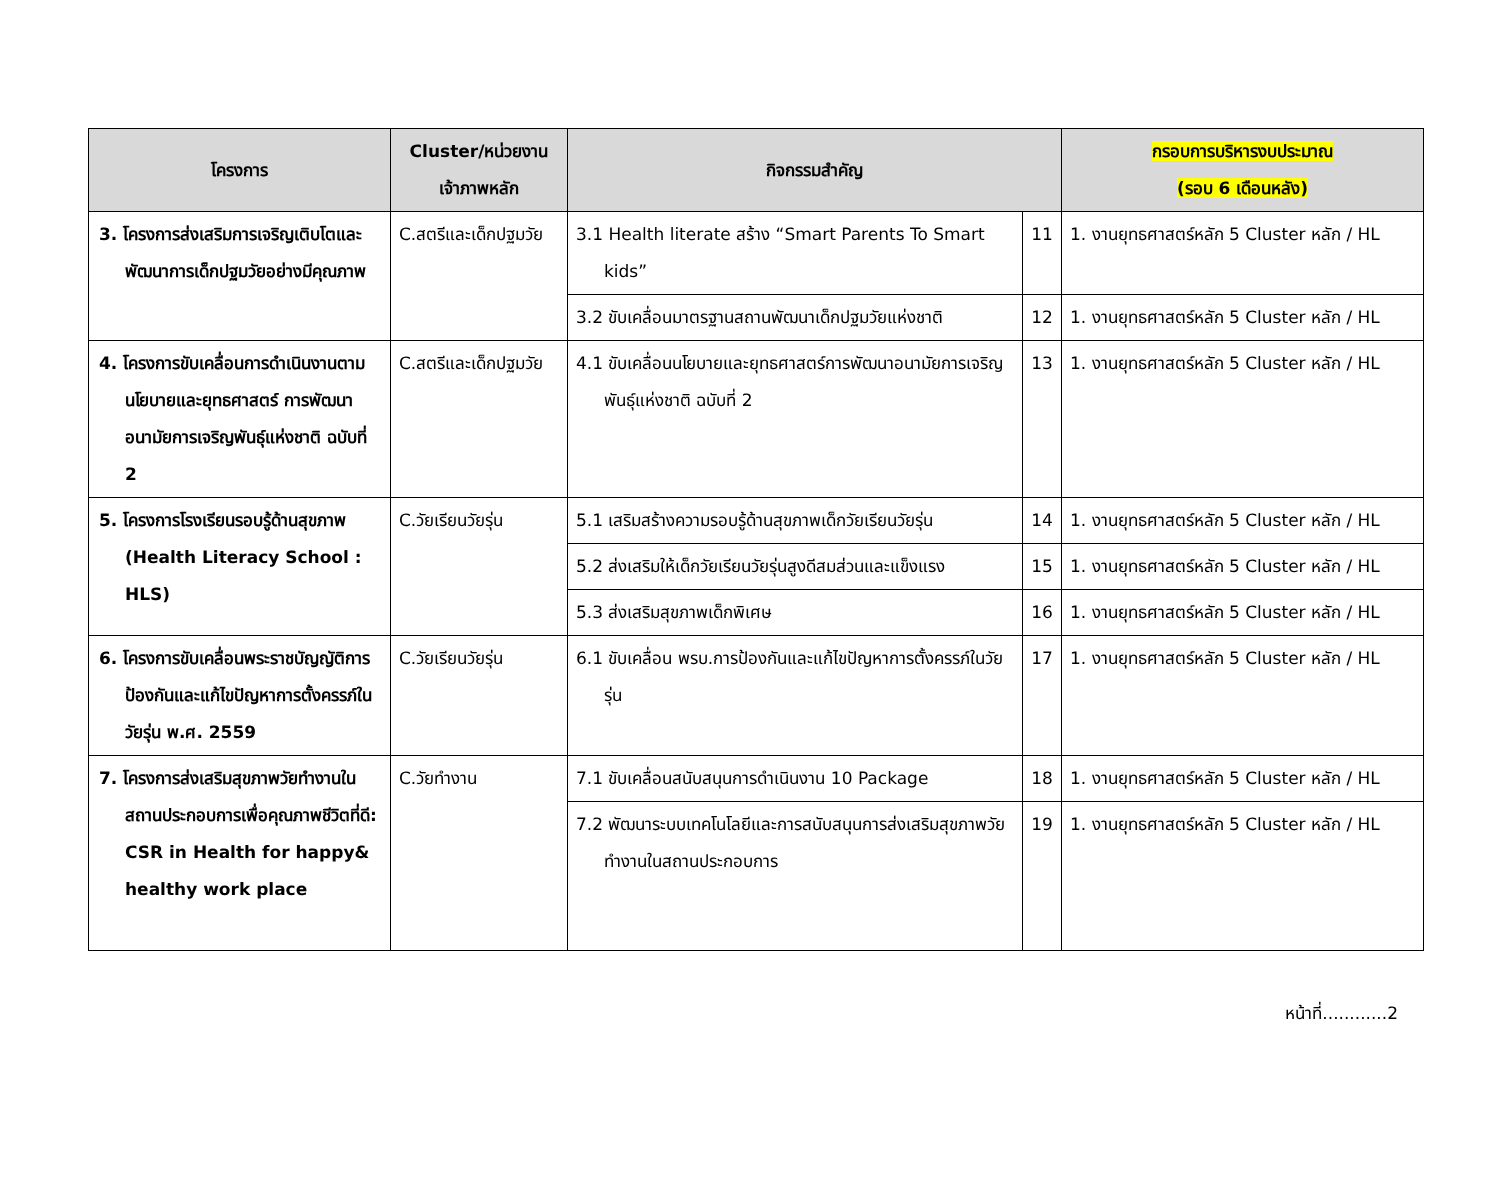| โครงการ | Cluster/หน่วยงาน เจ้าภาพหลัก | กิจกรรมสำคัญ | | กรอบการบริหารงบประมาณ (รอบ 6 เดือนหลัง) |
| --- | --- | --- | --- | --- |
| 3. โครงการส่งเสริมการเจริญเติบโตและพัฒนาการเด็กปฐมวัยอย่างมีคุณภาพ | C.สตรีและเด็กปฐมวัย | 3.1 Health literate สร้าง “Smart Parents To Smart kids” | 11 | 1. งานยุทธศาสตร์หลัก 5 Cluster หลัก / HL |
| | | 3.2 ขับเคลื่อนมาตรฐานสถานพัฒนาเด็กปฐมวัยแห่งชาติ | 12 | 1. งานยุทธศาสตร์หลัก 5 Cluster หลัก / HL |
| 4. โครงการขับเคลื่อนการดำเนินงานตามนโยบายและยุทธศาสตร์ การพัฒนาอนามัยการเจริญพันธุ์แห่งชาติ ฉบับที่ 2 | C.สตรีและเด็กปฐมวัย | 4.1 ขับเคลื่อนนโยบายและยุทธศาสตร์การพัฒนาอนามัยการเจริญพันธุ์แห่งชาติ ฉบับที่ 2 | 13 | 1. งานยุทธศาสตร์หลัก 5 Cluster หลัก / HL |
| 5. โครงการโรงเรียนรอบรู้ด้านสุขภาพ (Health Literacy School : HLS) | C.วัยเรียนวัยรุ่น | 5.1 เสริมสร้างความรอบรู้ด้านสุขภาพเด็กวัยเรียนวัยรุ่น | 14 | 1. งานยุทธศาสตร์หลัก 5 Cluster หลัก / HL |
| | | 5.2 ส่งเสริมให้เด็กวัยเรียนวัยรุ่นสูงดีสมส่วนและแข็งแรง | 15 | 1. งานยุทธศาสตร์หลัก 5 Cluster หลัก / HL |
| | | 5.3 ส่งเสริมสุขภาพเด็กพิเศษ | 16 | 1. งานยุทธศาสตร์หลัก 5 Cluster หลัก / HL |
| 6. โครงการขับเคลื่อนพระราชบัญญัติการป้องกันและแก้ไขปัญหาการตั้งครรภ์ในวัยรุ่น พ.ศ. 2559 | C.วัยเรียนวัยรุ่น | 6.1 ขับเคลื่อน พรบ.การป้องกันและแก้ไขปัญหาการตั้งครรภ์ในวัยรุ่น | 17 | 1. งานยุทธศาสตร์หลัก 5 Cluster หลัก / HL |
| 7. โครงการส่งเสริมสุขภาพวัยทำงานในสถานประกอบการเพื่อคุณภาพชีวิตที่ดี: CSR in Health for happy& healthy work place | C.วัยทำงาน | 7.1 ขับเคลื่อนสนับสนุนการดำเนินงาน 10 Package | 18 | 1. งานยุทธศาสตร์หลัก 5 Cluster หลัก / HL |
| | | 7.2 พัฒนาระบบเทคโนโลยีและการสนับสนุนการส่งเสริมสุขภาพวัยทำงานในสถานประกอบการ | 19 | 1. งานยุทธศาสตร์หลัก 5 Cluster หลัก / HL |
หน้าที่............2